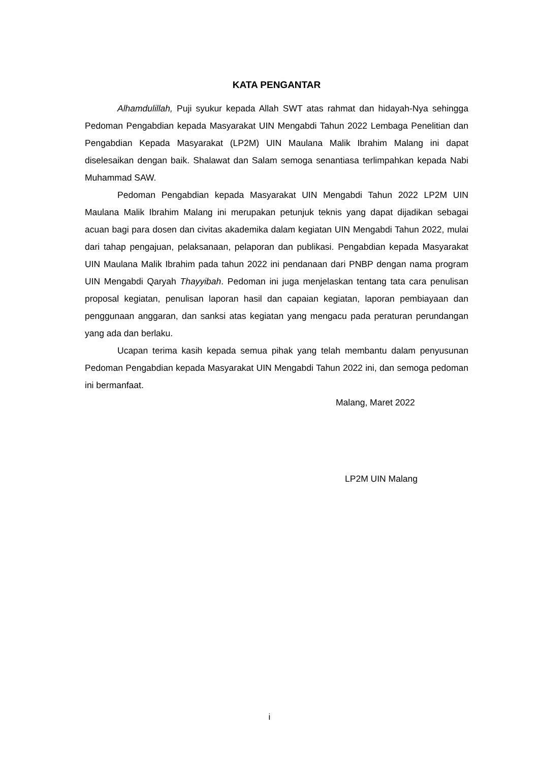KATA PENGANTAR
Alhamdulillah, Puji syukur kepada Allah SWT atas rahmat dan hidayah-Nya sehingga Pedoman Pengabdian kepada Masyarakat UIN Mengabdi Tahun 2022 Lembaga Penelitian dan Pengabdian Kepada Masyarakat (LP2M) UIN Maulana Malik Ibrahim Malang ini dapat diselesaikan dengan baik. Shalawat dan Salam semoga senantiasa terlimpahkan kepada Nabi Muhammad SAW.
Pedoman Pengabdian kepada Masyarakat UIN Mengabdi Tahun 2022 LP2M UIN Maulana Malik Ibrahim Malang ini merupakan petunjuk teknis yang dapat dijadikan sebagai acuan bagi para dosen dan civitas akademika dalam kegiatan UIN Mengabdi Tahun 2022, mulai dari tahap pengajuan, pelaksanaan, pelaporan dan publikasi. Pengabdian kepada Masyarakat UIN Maulana Malik Ibrahim pada tahun 2022 ini pendanaan dari PNBP dengan nama program UIN Mengabdi Qaryah Thayyibah. Pedoman ini juga menjelaskan tentang tata cara penulisan proposal kegiatan, penulisan laporan hasil dan capaian kegiatan, laporan pembiayaan dan penggunaan anggaran, dan sanksi atas kegiatan yang mengacu pada peraturan perundangan yang ada dan berlaku.
Ucapan terima kasih kepada semua pihak yang telah membantu dalam penyusunan Pedoman Pengabdian kepada Masyarakat UIN Mengabdi Tahun 2022 ini, dan semoga pedoman ini bermanfaat.
Malang, Maret 2022
LP2M UIN Malang
i